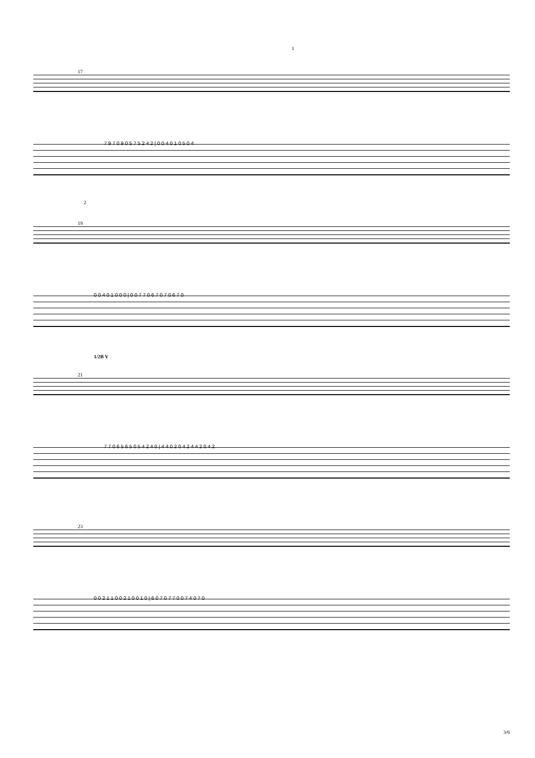17
1
7 9 7 0 9 0 5 7 5 2 4 2 | 0 0 4 0 1 0 5 0 4
19
2
0 0 4 0 1 0 0 0 | 0 0 7 7 0 6 7 0 7 0 6 7 0
21
1/2B V
7 7 0 6 5 6 5 0 5 4 2 4 0 | 4 4 0 2 0 4 2 4 4 2 0 4 2
23
0 0 2 1 1 0 0 2 1 0 0 1 0 | 6 0 7 0 7 7 0 0 7 4 0 7 0
3/6